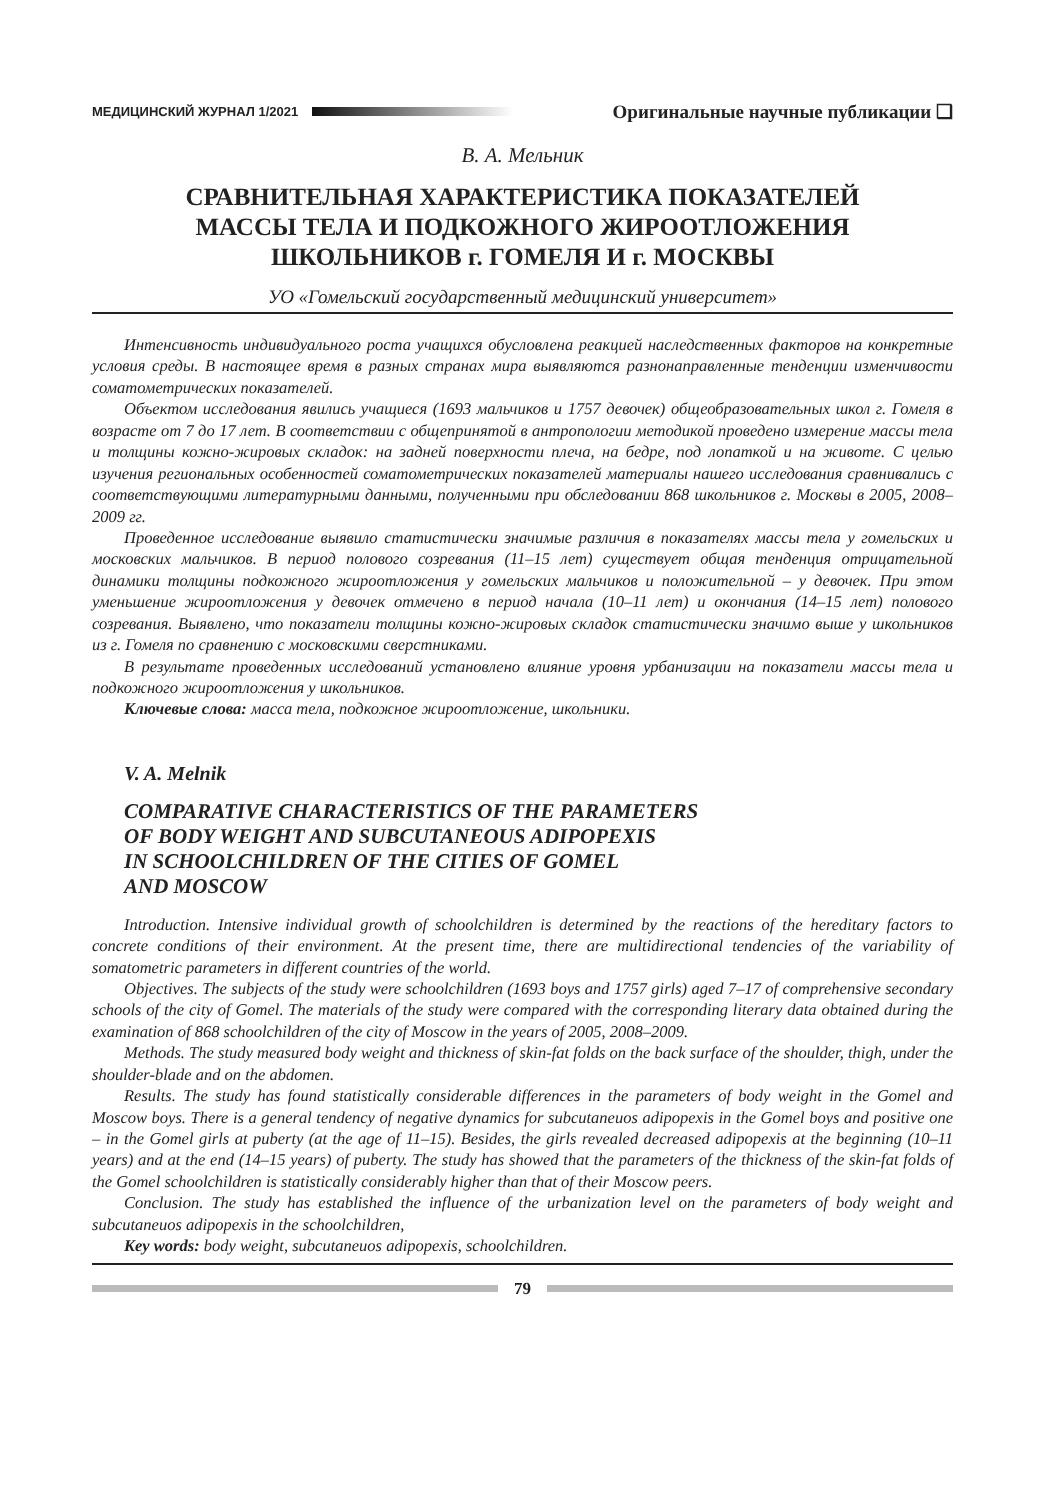МЕДИЦИНСКИЙ ЖУРНАЛ 1/2021 Оригинальные научные публикации ❑
В. А. Мельник
СРАВНИТЕЛЬНАЯ ХАРАКТЕРИСТИКА ПОКАЗАТЕЛЕЙ
МАССЫ ТЕЛА И ПОДКОЖНОГО ЖИРООТЛОЖЕНИЯ
ШКОЛЬНИКОВ г. ГОМЕЛЯ И г. МОСКВЫ
УО «Гомельский государственный медицинский университет»
Интенсивность индивидуального роста учащихся обусловлена реакцией наследственных факторов на конкретные условия среды. В настоящее время в разных странах мира выявляются разнонаправленные тенденции изменчивости соматометрических показателей.
Объектом исследования явились учащиеся (1693 мальчиков и 1757 девочек) общеобразовательных школ г. Гомеля в возрасте от 7 до 17 лет. В соответствии с общепринятой в антропологии методикой проведено измерение массы тела и толщины кожно-жировых складок: на задней поверхности плеча, на бедре, под лопаткой и на животе. С целью изучения региональных особенностей соматометрических показателей материалы нашего исследования сравнивались с соответствующими литературными данными, полученными при обследовании 868 школьников г. Москвы в 2005, 2008–2009 гг.
Проведенное исследование выявило статистически значимые различия в показателях массы тела у гомельских и московских мальчиков. В период полового созревания (11–15 лет) существует общая тенденция отрицательной динамики толщины подкожного жироотложения у гомельских мальчиков и положительной – у девочек. При этом уменьшение жироотложения у девочек отмечено в период начала (10–11 лет) и окончания (14–15 лет) полового созревания. Выявлено, что показатели толщины кожно-жировых складок статистически значимо выше у школьников из г. Гомеля по сравнению с московскими сверстниками.
В результате проведенных исследований установлено влияние уровня урбанизации на показатели массы тела и подкожного жироотложения у школьников.
Ключевые слова: масса тела, подкожное жироотложение, школьники.
V. A. Melnik
COMPARATIVE CHARACTERISTICS OF THE PARAMETERS
OF BODY WEIGHT AND SUBCUTANEOUS ADIPOPEXIS
IN SCHOOLCHILDREN OF THE CITIES OF GOMEL
AND MOSCOW
Introduction. Intensive individual growth of schoolchildren is determined by the reactions of the hereditary factors to concrete conditions of their environment. At the present time, there are multidirectional tendencies of the variability of somatometric parameters in different countries of the world.
Objectives. The subjects of the study were schoolchildren (1693 boys and 1757 girls) aged 7–17 of comprehensive secondary schools of the city of Gomel. The materials of the study were compared with the corresponding literary data obtained during the examination of 868 schoolchildren of the city of Moscow in the years of 2005, 2008–2009.
Methods. The study measured body weight and thickness of skin-fat folds on the back surface of the shoulder, thigh, under the shoulder-blade and on the abdomen.
Results. The study has found statistically considerable differences in the parameters of body weight in the Gomel and Moscow boys. There is a general tendency of negative dynamics for subcutaneuos adipopexis in the Gomel boys and positive one – in the Gomel girls at puberty (at the age of 11–15). Besides, the girls revealed decreased adipopexis at the beginning (10–11 years) and at the end (14–15 years) of puberty. The study has showed that the parameters of the thickness of the skin-fat folds of the Gomel schoolchildren is statistically considerably higher than that of their Moscow peers.
Conclusion. The study has established the influence of the urbanization level on the parameters of body weight and subcutaneuos adipopexis in the schoolchildren,
Key words: body weight, subcutaneuos adipopexis, schoolchildren.
79